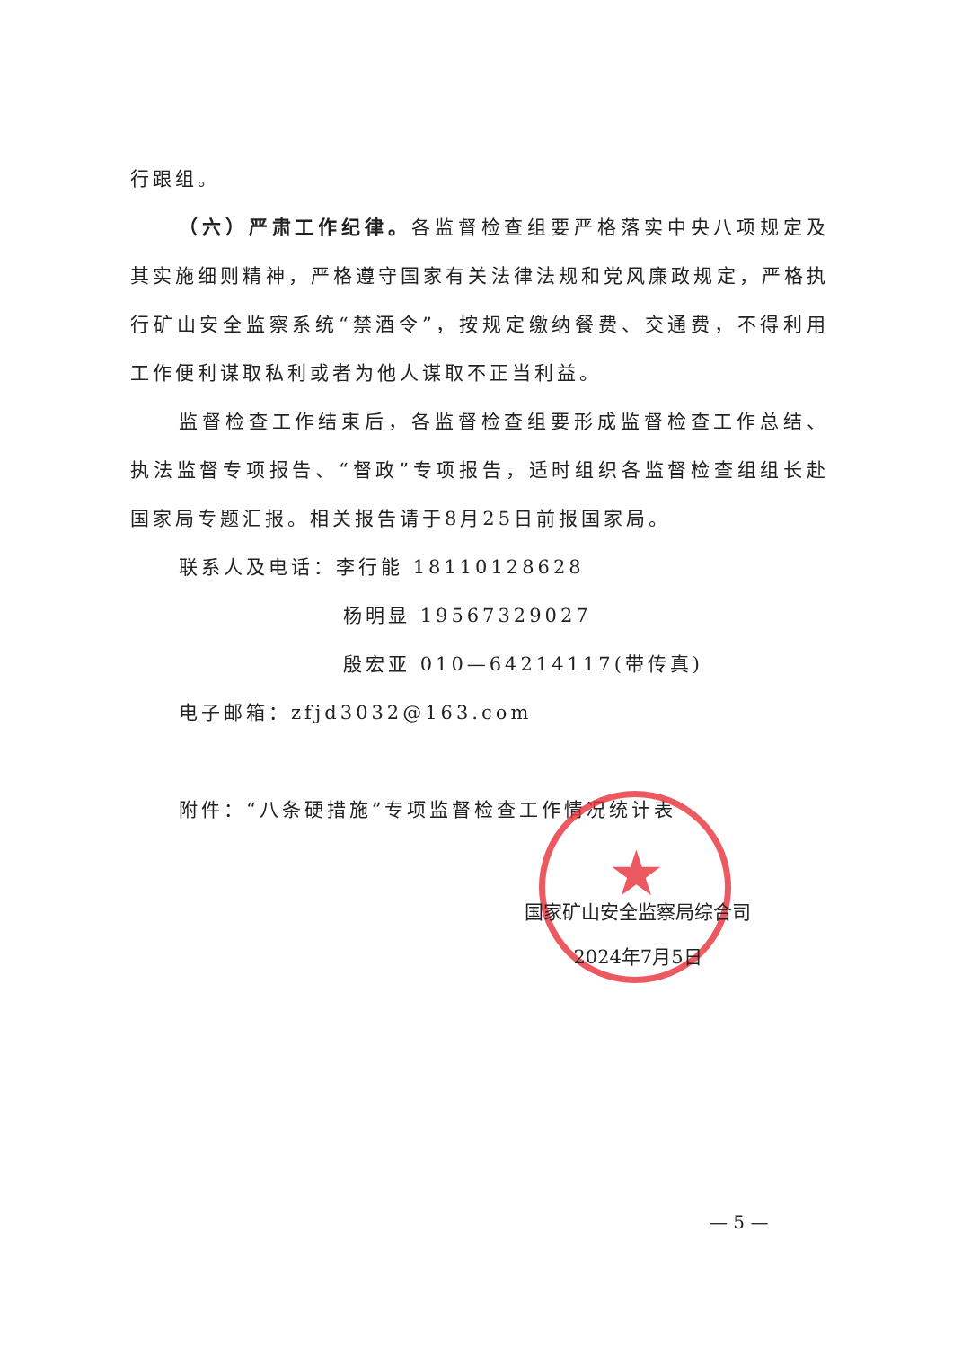行跟组。
（六）严肃工作纪律。各监督检查组要严格落实中央八项规定及其实施细则精神，严格遵守国家有关法律法规和党风廉政规定，严格执行矿山安全监察系统“禁酒令”，按规定缴纳餐费、交通费，不得利用工作便利谋取私利或者为他人谋取不正当利益。
监督检查工作结束后，各监督检查组要形成监督检查工作总结、执法监督专项报告、“督政”专项报告，适时组织各监督检查组组长赴国家局专题汇报。相关报告请于8月25日前报国家局。
联系人及电话：李行能 18110128628
杨明显 19567329027
殷宏亚 010—64214117(带传真)
电子邮箱：zfjd3032@163.com
附件：“八条硬措施”专项监督检查工作情况统计表
★
国家矿山安全监察局综合司
2024年7月5日
— 5 —